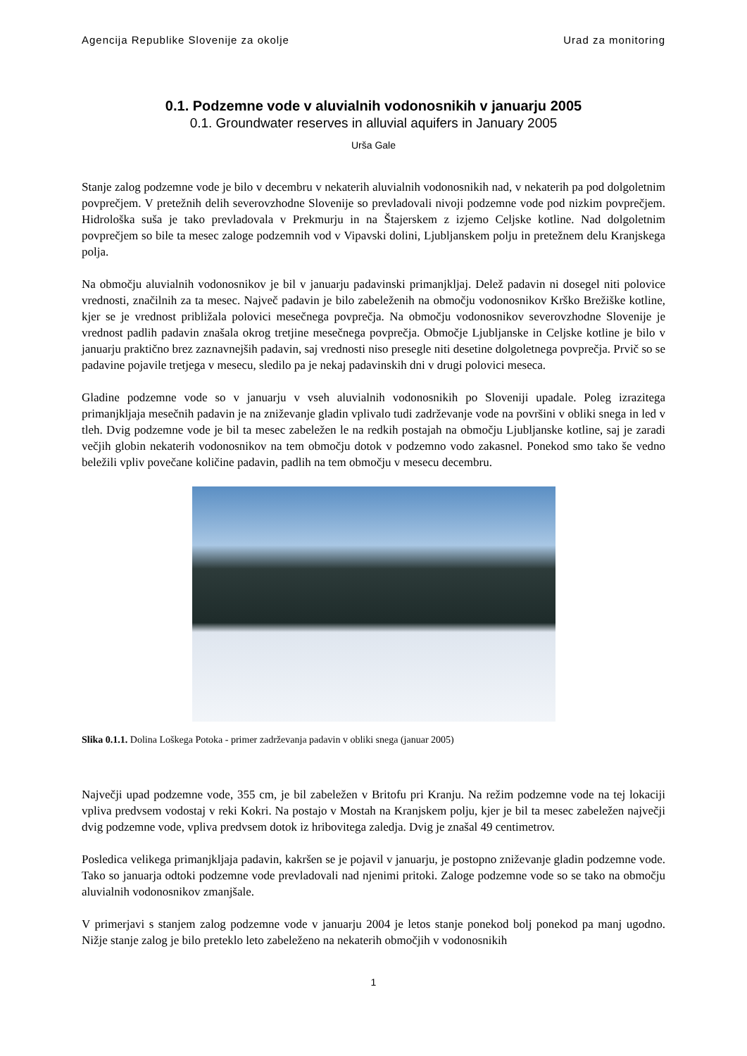Agencija Republike Slovenije za okolje Urad za monitoring
0.1. Podzemne vode v aluvialnih vodonosnikih v januarju 2005
0.1. Groundwater reserves in alluvial aquifers in January 2005
Urša Gale
Stanje zalog podzemne vode je bilo v decembru v nekaterih aluvialnih vodonosnikih nad, v nekaterih pa pod dolgoletnim povprečjem. V pretežnih delih severovzhodne Slovenije so prevladovali nivoji podzemne vode pod nizkim povprečjem. Hidrološka suša je tako prevladovala v Prekmurju in na Štajerskem z izjemo Celjske kotline. Nad dolgoletnim povprečjem so bile ta mesec zaloge podzemnih vod v Vipavski dolini, Ljubljanskem polju in pretežnem delu Kranjskega polja.
Na območju aluvialnih vodonosnikov je bil v januarju padavinski primanjkljaj. Delež padavin ni dosegel niti polovice vrednosti, značilnih za ta mesec. Največ padavin je bilo zabeleženih na območju vodonosnikov Krško Brežiške kotline, kjer se je vrednost približala polovici mesečnega povprečja. Na območju vodonosnikov severovzhodne Slovenije je vrednost padlih padavin znašala okrog tretjine mesečnega povprečja. Območje Ljubljanske in Celjske kotline je bilo v januarju praktično brez zaznavnejših padavin, saj vrednosti niso presegle niti desetine dolgoletnega povprečja. Prvič so se padavine pojavile tretjega v mesecu, sledilo pa je nekaj padavinskih dni v drugi polovici meseca.
Gladine podzemne vode so v januarju v vseh aluvialnih vodonosnikih po Sloveniji upadale. Poleg izrazitega primanjkljaja mesečnih padavin je na zniževanje gladin vplivalo tudi zadrževanje vode na površini v obliki snega in led v tleh. Dvig podzemne vode je bil ta mesec zabeležen le na redkih postajah na območju Ljubljanske kotline, saj je zaradi večjih globin nekaterih vodonosnikov na tem območju dotok v podzemno vodo zakasnel. Ponekod smo tako še vedno beležili vpliv povečane količine padavin, padlih na tem območju v mesecu decembru.
Slika 0.1.1. Dolina Loškega Potoka - primer zadrževanja padavin v obliki snega (januar 2005)
Največji upad podzemne vode, 355 cm, je bil zabeležen v Britofu pri Kranju. Na režim podzemne vode na tej lokaciji vpliva predvsem vodostaj v reki Kokri. Na postajo v Mostah na Kranjskem polju, kjer je bil ta mesec zabeležen največji dvig podzemne vode, vpliva predvsem dotok iz hribovitega zaledja. Dvig je znašal 49 centimetrov.
Posledica velikega primanjkljaja padavin, kakršen se je pojavil v januarju, je postopno zniževanje gladin podzemne vode. Tako so januarja odtoki podzemne vode prevladovali nad njenimi pritoki. Zaloge podzemne vode so se tako na območju aluvialnih vodonosnikov zmanjšale.
V primerjavi s stanjem zalog podzemne vode v januarju 2004 je letos stanje ponekod bolj ponekod pa manj ugodno. Nižje stanje zalog je bilo preteklo leto zabeleženo na nekaterih območjih v vodonosnikih
1